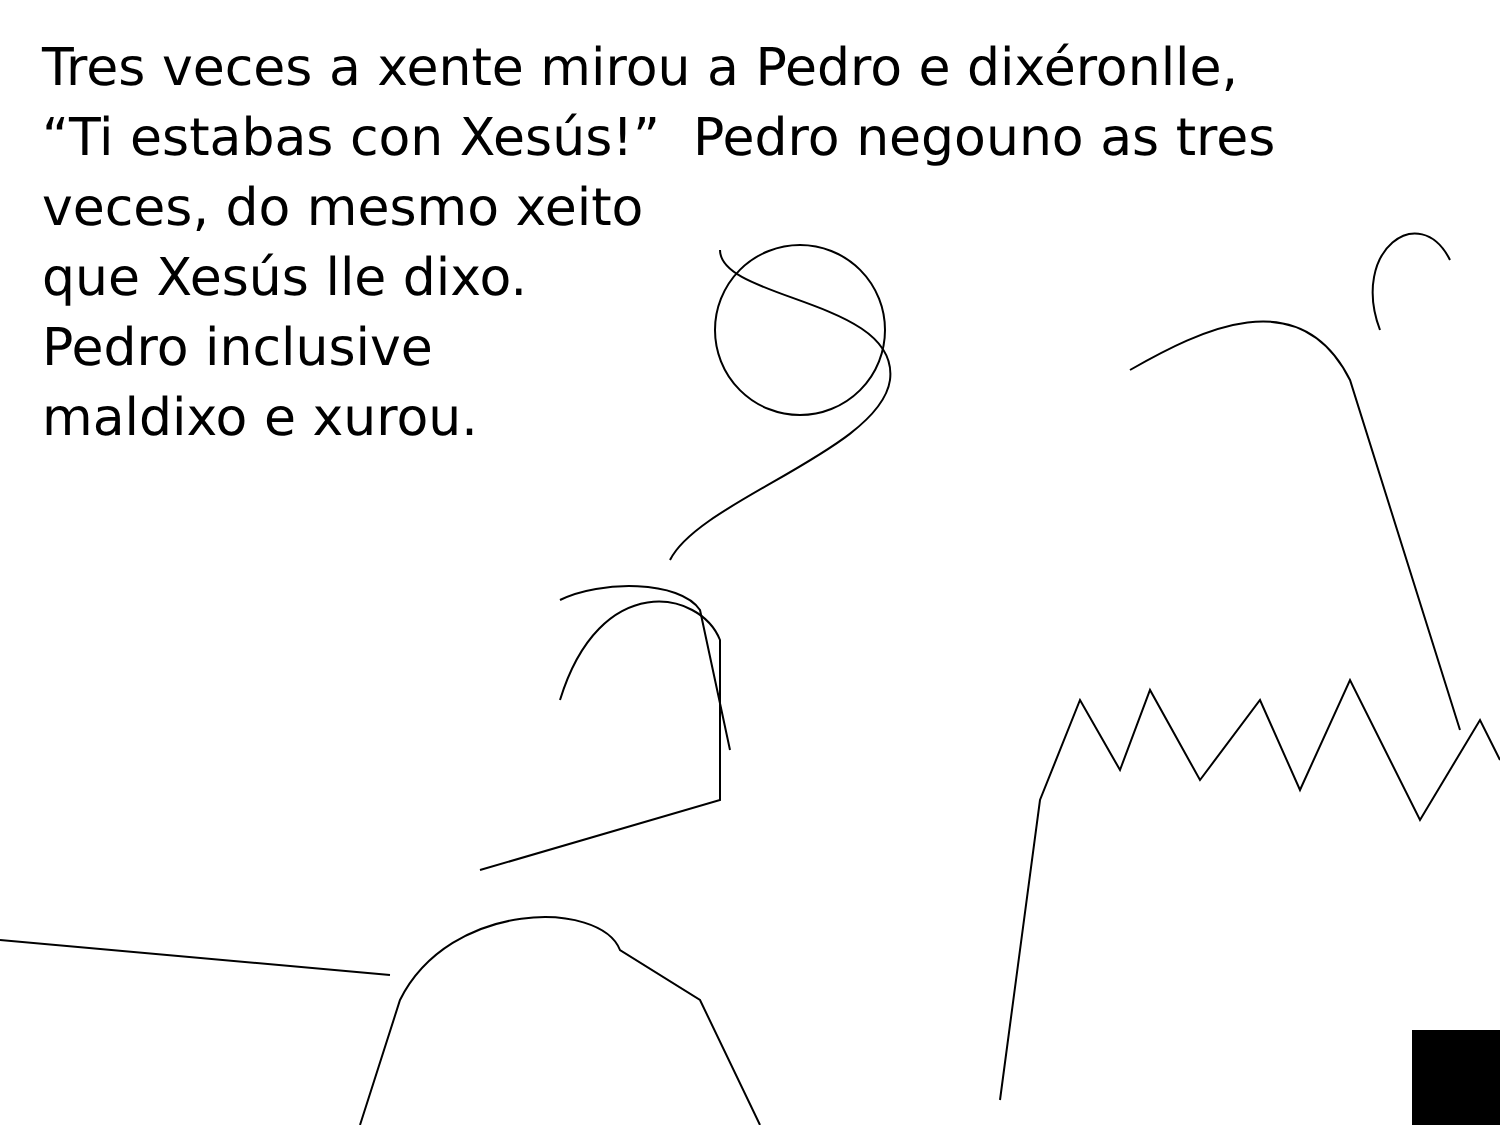Tres veces a xente mirou a Pedro e dixéronlle,
“Ti estabas con Xesús!” Pedro negouno as tres
veces, do mesmo xeito
que Xesús lle dixo.
Pedro inclusive
maldixo e xurou.